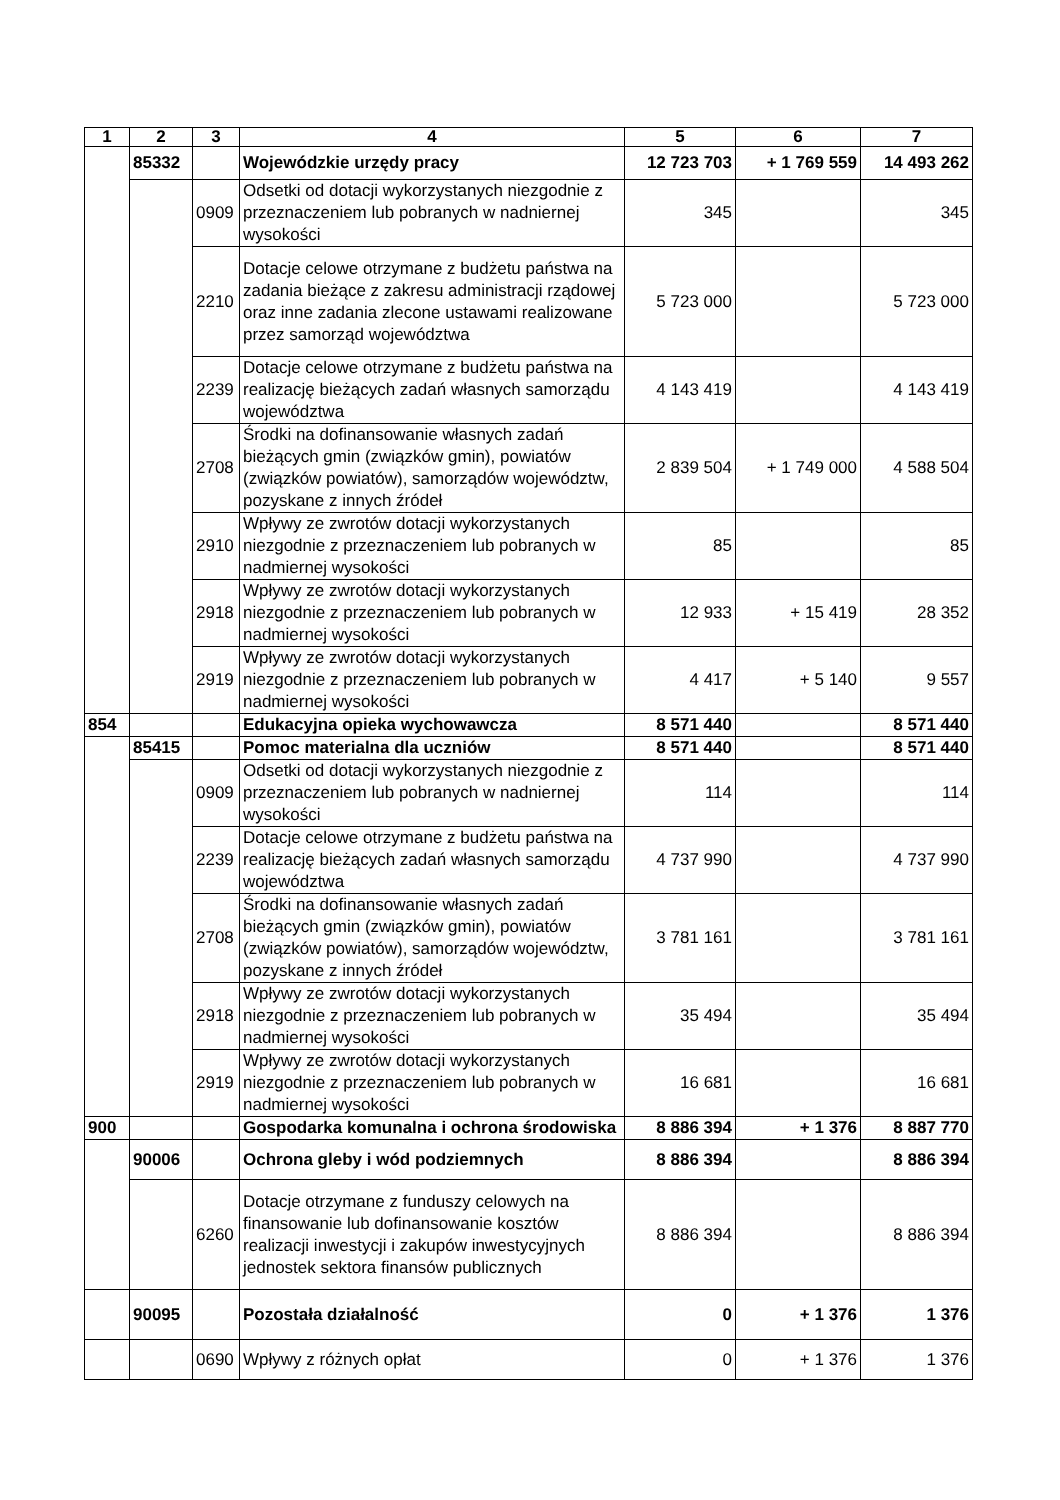| 1 | 2 | 3 | 4 | 5 | 6 | 7 |
| --- | --- | --- | --- | --- | --- | --- |
| | 85332 | | Wojewódzkie urzędy pracy | 12 723 703 | + 1 769 559 | 14 493 262 |
| | | 0909 | Odsetki od dotacji wykorzystanych niezgodnie z przeznaczeniem lub pobranych w nadniernej wysokości | 345 | | 345 |
| | | 2210 | Dotacje celowe otrzymane z budżetu państwa na zadania bieżące z zakresu administracji rządowej oraz inne zadania zlecone ustawami realizowane przez samorząd województwa | 5 723 000 | | 5 723 000 |
| | | 2239 | Dotacje celowe otrzymane z budżetu państwa na realizację bieżących zadań własnych samorządu województwa | 4 143 419 | | 4 143 419 |
| | | 2708 | Środki na dofinansowanie własnych zadań bieżących gmin (związków gmin), powiatów (związków powiatów), samorządów województw, pozyskane z innych źródeł | 2 839 504 | + 1 749 000 | 4 588 504 |
| | | 2910 | Wpływy ze zwrotów dotacji wykorzystanych niezgodnie z przeznaczeniem lub pobranych w nadmiernej wysokości | 85 | | 85 |
| | | 2918 | Wpływy ze zwrotów dotacji wykorzystanych niezgodnie z przeznaczeniem lub pobranych w nadmiernej wysokości | 12 933 | + 15 419 | 28 352 |
| | | 2919 | Wpływy ze zwrotów dotacji wykorzystanych niezgodnie z przeznaczeniem lub pobranych w nadmiernej wysokości | 4 417 | + 5 140 | 9 557 |
| 854 | | | Edukacyjna opieka wychowawcza | 8 571 440 | | 8 571 440 |
| | 85415 | | Pomoc materialna dla uczniów | 8 571 440 | | 8 571 440 |
| | | 0909 | Odsetki od dotacji wykorzystanych niezgodnie z przeznaczeniem lub pobranych w nadniernej wysokości | 114 | | 114 |
| | | 2239 | Dotacje celowe otrzymane z budżetu państwa na realizację bieżących zadań własnych samorządu województwa | 4 737 990 | | 4 737 990 |
| | | 2708 | Środki na dofinansowanie własnych zadań bieżących gmin (związków gmin), powiatów (związków powiatów), samorządów województw, pozyskane z innych źródeł | 3 781 161 | | 3 781 161 |
| | | 2918 | Wpływy ze zwrotów dotacji wykorzystanych niezgodnie z przeznaczeniem lub pobranych w nadmiernej wysokości | 35 494 | | 35 494 |
| | | 2919 | Wpływy ze zwrotów dotacji wykorzystanych niezgodnie z przeznaczeniem lub pobranych w nadmiernej wysokości | 16 681 | | 16 681 |
| 900 | | | Gospodarka komunalna i ochrona środowiska | 8 886 394 | + 1 376 | 8 887 770 |
| | 90006 | | Ochrona gleby i wód podziemnych | 8 886 394 | | 8 886 394 |
| | | 6260 | Dotacje otrzymane z funduszy celowych na finansowanie lub dofinansowanie kosztów realizacji inwestycji i zakupów inwestycyjnych jednostek sektora finansów publicznych | 8 886 394 | | 8 886 394 |
| | 90095 | | Pozostała działalność | 0 | + 1 376 | 1 376 |
| | | 0690 | Wpływy z różnych opłat | 0 | + 1 376 | 1 376 |